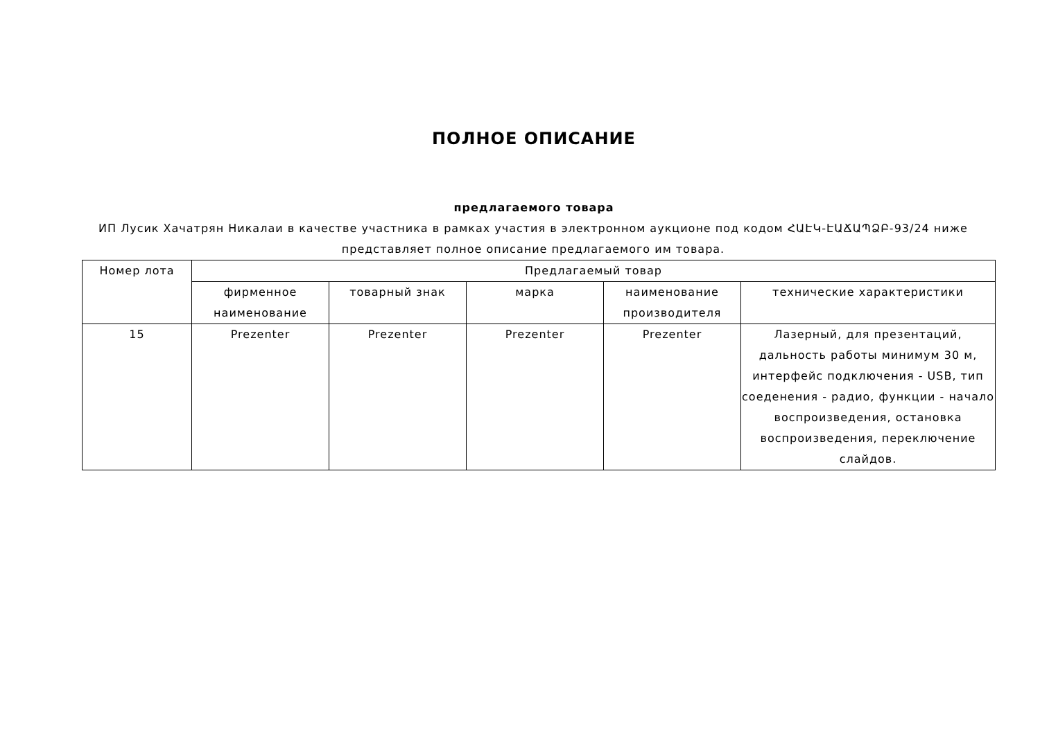ПОЛНОЕ ОПИСАНИЕ
предлагаемого товара
ИП Лусик Хачатрян Никалаи в качестве участника в рамках участия в электронном аукционе под кодом ՀԱԷԿ-ԷԱՃԱՊՁԲ-93/24 ниже представляет полное описание предлагаемого им товара.
| Номер лота | Предлагаемый товар | | | | |
| --- | --- | --- | --- | --- | --- |
| | фирменное наименование | товарный знак | марка | наименование производителя | технические характеристики |
| 15 | Prezenter | Prezenter | Prezenter | Prezenter | Лазерный, для презентаций, дальность работы минимум 30 м, интерфейс подключения - USB, тип соеденения - радио, функции - начало воспроизведения, остановка воспроизведения, переключение слайдов. |